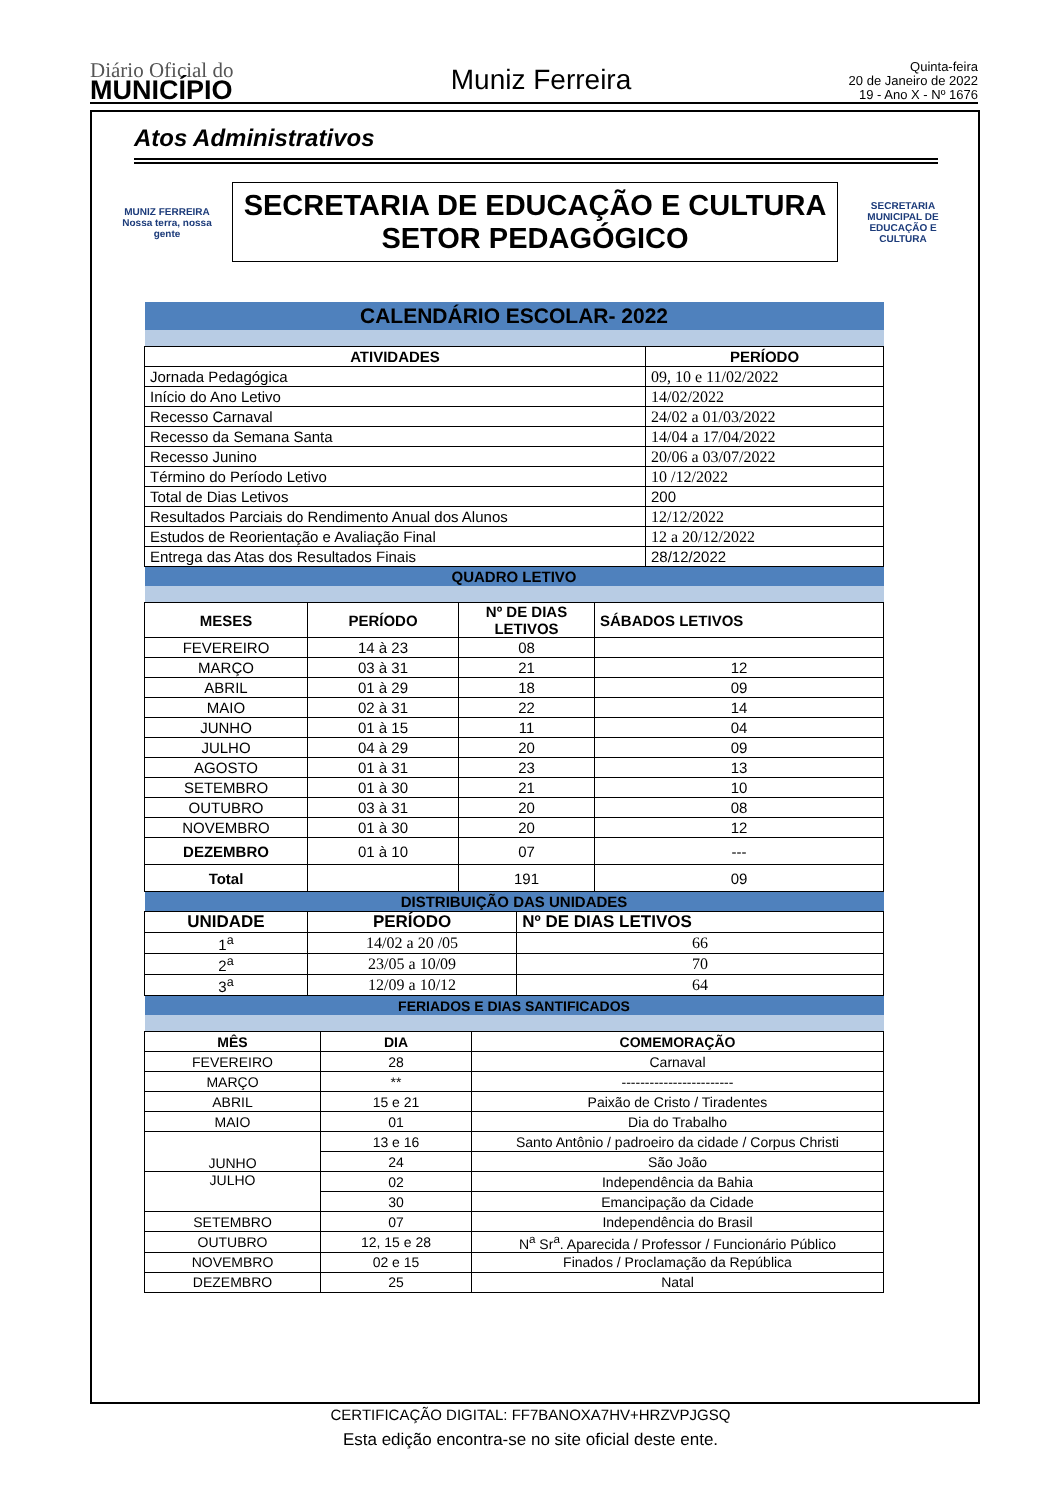Diário Oficial do
MUNICÍPIO
Muniz Ferreira
Quinta-feira
20 de Janeiro de 2022
19 - Ano X - Nº 1676
Atos Administrativos
MUNIZ FERREIRA
Nossa terra, nossa gente
SECRETARIA DE EDUCAÇÃO E CULTURA
SETOR PEDAGÓGICO
SECRETARIA MUNICIPAL DE
EDUCAÇÃO E CULTURA
| CALENDÁRIO ESCOLAR- 2022 | |
| ATIVIDADES | PERÍODO |
| Jornada Pedagógica | 09, 10 e 11/02/2022 |
| Início do Ano Letivo | 14/02/2022 |
| Recesso Carnaval | 24/02 a 01/03/2022 |
| Recesso da Semana Santa | 14/04 a 17/04/2022 |
| Recesso Junino | 20/06 a 03/07/2022 |
| Término do Período Letivo | 10 /12/2022 |
| Total de Dias Letivos | 200 |
| Resultados Parciais do Rendimento Anual dos Alunos | 12/12/2022 |
| Estudos de Reorientação e Avaliação Final | 12 a 20/12/2022 |
| Entrega das Atas dos Resultados Finais | 28/12/2022 |
| QUADRO LETIVO | | | |
| MESES | PERÍODO | Nº DE DIAS LETIVOS | SÁBADOS LETIVOS |
| FEVEREIRO | 14 à 23 | 08 | |
| MARÇO | 03 à 31 | 21 | 12 |
| ABRIL | 01 à 29 | 18 | 09 |
| MAIO | 02 à 31 | 22 | 14 |
| JUNHO | 01 à 15 | 11 | 04 |
| JULHO | 04 à 29 | 20 | 09 |
| AGOSTO | 01 à 31 | 23 | 13 |
| SETEMBRO | 01 à 30 | 21 | 10 |
| OUTUBRO | 03 à 31 | 20 | 08 |
| NOVEMBRO | 01 à 30 | 20 | 12 |
| DEZEMBRO | 01 à 10 | 07 | --- |
| Total | | 191 | 09 |
| DISTRIBUIÇÃO DAS UNIDADES | | |
| UNIDADE | PERÍODO | Nº DE DIAS LETIVOS |
| 1<sup>a</sup> | 14/02 a 20 /05 | 66 |
| 2<sup>a</sup> | 23/05 a 10/09 | 70 |
| 3<sup>a</sup> | 12/09 a 10/12 | 64 |
| FERIADOS E DIAS SANTIFICADOS | | |
| MÊS | DIA | COMEMORAÇÃO |
| FEVEREIRO | 28 | Carnaval |
| MARÇO | ** | ------------------------ |
| ABRIL | 15 e 21 | Paixão de Cristo / Tiradentes |
| MAIO | 01 | Dia do Trabalho |
| JUNHO | 13 e 16 | Santo Antônio / padroeiro da cidade / Corpus Christi |
| | 24 | São João |
| JULHO | 02 | Independência da Bahia |
| | 30 | Emancipação da Cidade |
| SETEMBRO | 07 | Independência do Brasil |
| OUTUBRO | 12, 15 e 28 | N<sup>a</sup> Sr<sup>a</sup>. Aparecida / Professor / Funcionário Público |
| NOVEMBRO | 02 e 15 | Finados / Proclamação da República |
| DEZEMBRO | 25 | Natal |
CERTIFICAÇÃO DIGITAL: FF7BANOXA7HV+HRZVPJGSQ
Esta edição encontra-se no site oficial deste ente.